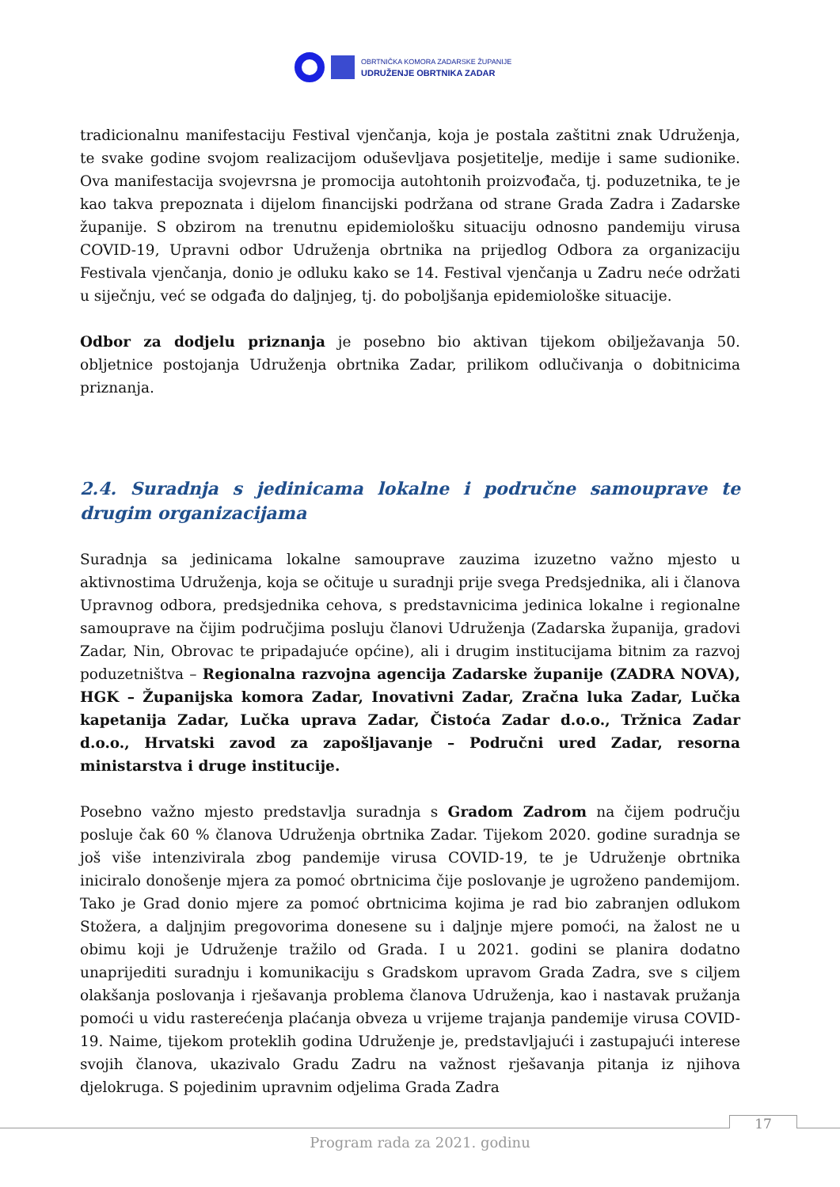OBRTNIČKA KOMORA ZADARSKE ŽUPANIJE
UDRUŽENJE OBRTNIKA ZADAR
tradicionalnu manifestaciju Festival vjenčanja, koja je postala zaštitni znak Udruženja, te svake godine svojom realizacijom oduševljava posjetitelje, medije i same sudionike. Ova manifestacija svojevrsna je promocija autohtonih proizvođača, tj. poduzetnika, te je kao takva prepoznata i dijelom financijski podržana od strane Grada Zadra i Zadarske županije. S obzirom na trenutnu epidemiološku situaciju odnosno pandemiju virusa COVID-19, Upravni odbor Udruženja obrtnika na prijedlog Odbora za organizaciju Festivala vjenčanja, donio je odluku kako se 14. Festival vjenčanja u Zadru neće održati u siječnju, već se odgađa do daljnjeg, tj. do poboljšanja epidemiološke situacije.
Odbor za dodjelu priznanja je posebno bio aktivan tijekom obilježavanja 50. obljetnice postojanja Udruženja obrtnika Zadar, prilikom odlučivanja o dobitnicima priznanja.
2.4. Suradnja s jedinicama lokalne i područne samouprave te drugim organizacijama
Suradnja sa jedinicama lokalne samouprave zauzima izuzetno važno mjesto u aktivnostima Udruženja, koja se očituje u suradnji prije svega Predsjednika, ali i članova Upravnog odbora, predsjednika cehova, s predstavnicima jedinica lokalne i regionalne samouprave na čijim područjima posluju članovi Udruženja (Zadarska županija, gradovi Zadar, Nin, Obrovac te pripadajuće općine), ali i drugim institucijama bitnim za razvoj poduzetništva – Regionalna razvojna agencija Zadarske županije (ZADRA NOVA), HGK – Županijska komora Zadar, Inovativni Zadar, Zračna luka Zadar, Lučka kapetanija Zadar, Lučka uprava Zadar, Čistoća Zadar d.o.o., Tržnica Zadar d.o.o., Hrvatski zavod za zapošljavanje – Područni ured Zadar, resorna ministarstva i druge institucije.
Posebno važno mjesto predstavlja suradnja s Gradom Zadrom na čijem području posluje čak 60 % članova Udruženja obrtnika Zadar. Tijekom 2020. godine suradnja se još više intenzivirala zbog pandemije virusa COVID-19, te je Udruženje obrtnika iniciralo donošenje mjera za pomoć obrtnicima čije poslovanje je ugroženo pandemijom. Tako je Grad donio mjere za pomoć obrtnicima kojima je rad bio zabranjen odlukom Stožera, a daljnjim pregovorima donesene su i daljnje mjere pomoći, na žalost ne u obimu koji je Udruženje tražilo od Grada. I u 2021. godini se planira dodatno unaprijediti suradnju i komunikaciju s Gradskom upravom Grada Zadra, sve s ciljem olakšanja poslovanja i rješavanja problema članova Udruženja, kao i nastavak pružanja pomoći u vidu rasterećenja plaćanja obveza u vrijeme trajanja pandemije virusa COVID-19. Naime, tijekom proteklih godina Udruženje je, predstavljajući i zastupajući interese svojih članova, ukazivalo Gradu Zadru na važnost rješavanja pitanja iz njihova djelokruga. S pojedinim upravnim odjelima Grada Zadra
17
Program rada za 2021. godinu